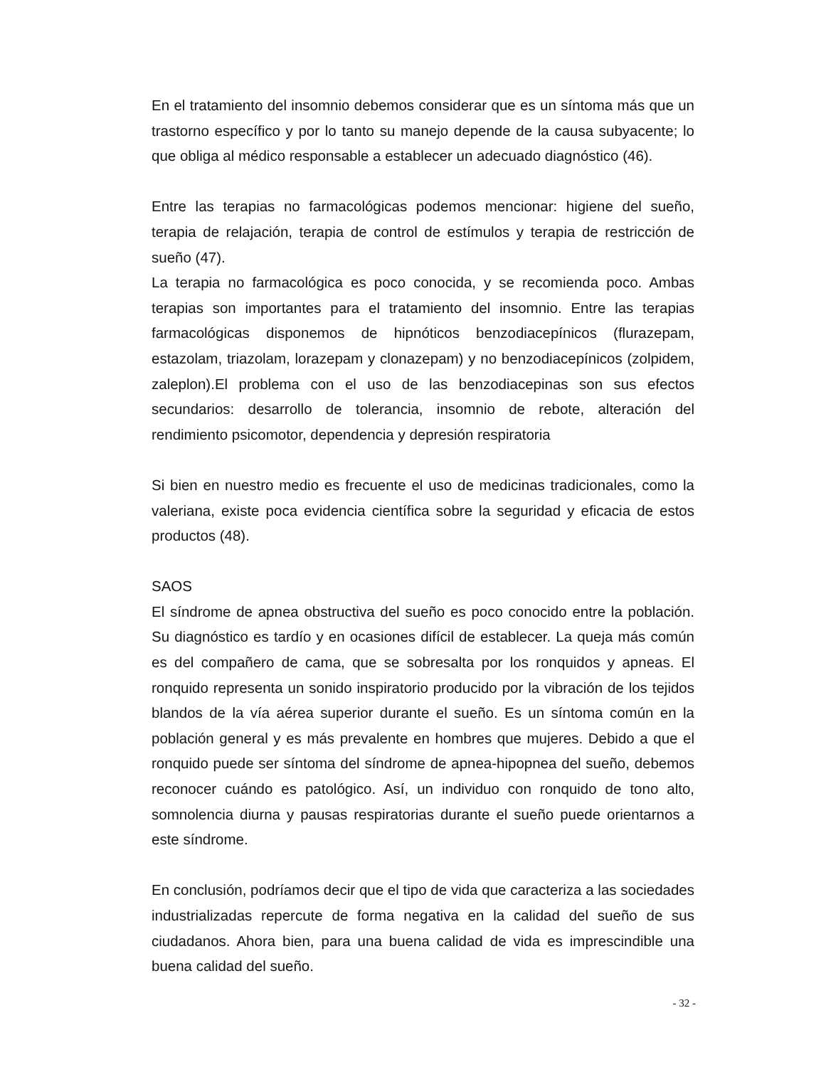En el tratamiento del insomnio debemos considerar que es un síntoma más que un trastorno específico y por lo tanto su manejo depende de la causa subyacente; lo que obliga al médico responsable a establecer un adecuado diagnóstico (46).
Entre las terapias no farmacológicas podemos mencionar: higiene del sueño, terapia de relajación, terapia de control de estímulos y terapia de restricción de sueño (47).
La terapia no farmacológica es poco conocida, y se recomienda poco. Ambas terapias son importantes para el tratamiento del insomnio. Entre las terapias farmacológicas disponemos de hipnóticos benzodiacepínicos (flurazepam, estazolam, triazolam, lorazepam y clonazepam) y no benzodiacepínicos (zolpidem, zaleplon).El problema con el uso de las benzodiacepinas son sus efectos secundarios: desarrollo de tolerancia, insomnio de rebote, alteración del rendimiento psicomotor, dependencia y depresión respiratoria
Si bien en nuestro medio es frecuente el uso de medicinas tradicionales, como la valeriana, existe poca evidencia científica sobre la seguridad y eficacia de estos productos (48).
SAOS
El síndrome de apnea obstructiva del sueño es poco conocido entre la población. Su diagnóstico es tardío y en ocasiones difícil de establecer. La queja más común es del compañero de cama, que se sobresalta por los ronquidos y apneas. El ronquido representa un sonido inspiratorio producido por la vibración de los tejidos blandos de la vía aérea superior durante el sueño. Es un síntoma común en la población general y es más prevalente en hombres que mujeres. Debido a que el ronquido puede ser síntoma del síndrome de apnea-hipopnea del sueño, debemos reconocer cuándo es patológico. Así, un individuo con ronquido de tono alto, somnolencia diurna y pausas respiratorias durante el sueño puede orientarnos a este síndrome.
En conclusión, podríamos decir que el tipo de vida que caracteriza a las sociedades industrializadas repercute de forma negativa en la calidad del sueño de sus ciudadanos. Ahora bien, para una buena calidad de vida es imprescindible una buena calidad del sueño.
- 32 -